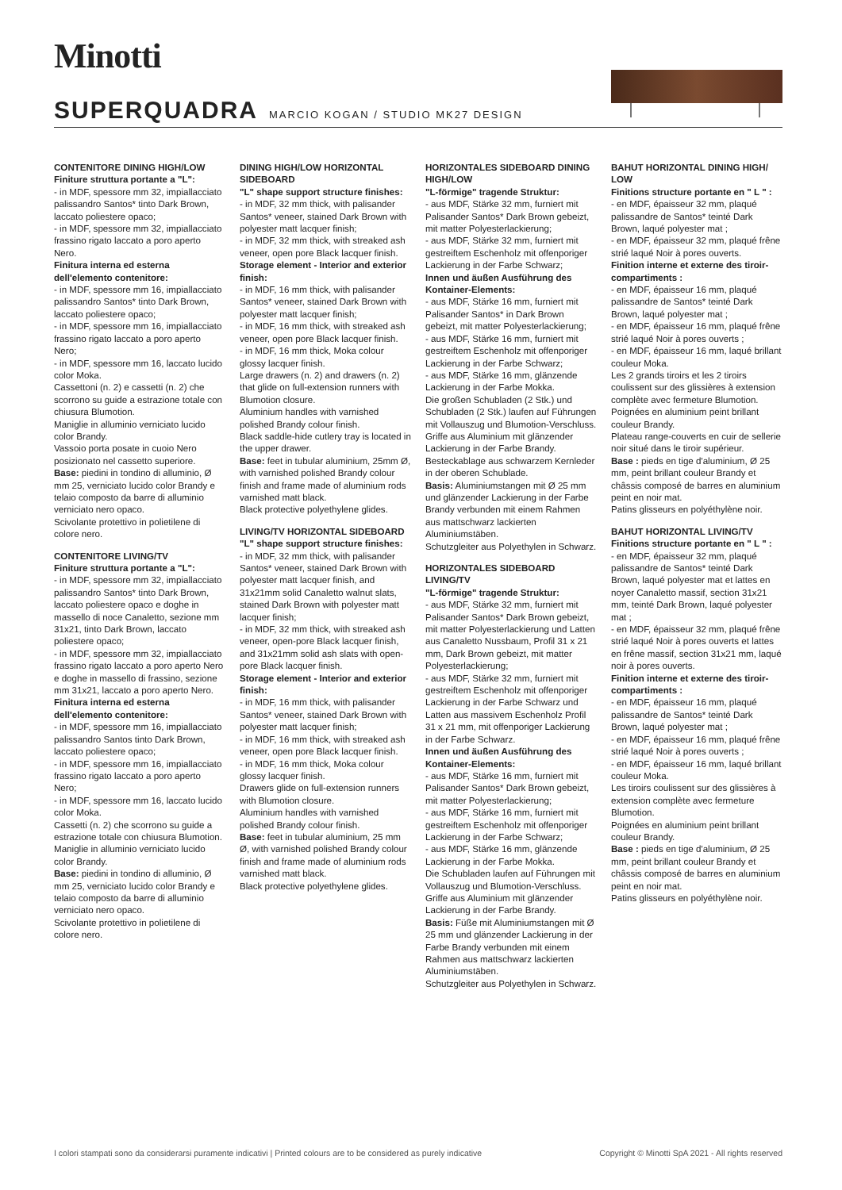Minotti
SUPERQUADRA MARCIO KOGAN / STUDIO MK27 DESIGN
CONTENITORE DINING HIGH/LOW
Finiture struttura portante a "L":
- in MDF, spessore mm 32, impiallacciato palissandro Santos* tinto Dark Brown, laccato poliestere opaco;
- in MDF, spessore mm 32, impiallacciato frassino rigato laccato a poro aperto Nero.
Finitura interna ed esterna dell'elemento contenitore:
- in MDF, spessore mm 16, impiallacciato palissandro Santos* tinto Dark Brown, laccato poliestere opaco;
- in MDF, spessore mm 16, impiallacciato frassino rigato laccato a poro aperto Nero;
- in MDF, spessore mm 16, laccato lucido color Moka.
Cassettoni (n. 2) e cassetti (n. 2) che scorrono su guide a estrazione totale con chiusura Blumotion.
Maniglie in alluminio verniciato lucido color Brandy.
Vassoio porta posate in cuoio Nero posizionato nel cassetto superiore.
Base: piedini in tondino di alluminio, Ø mm 25, verniciato lucido color Brandy e telaio composto da barre di alluminio verniciato nero opaco.
Scivolante protettivo in polietilene di colore nero.
CONTENITORE LIVING/TV
Finiture struttura portante a "L":
- in MDF, spessore mm 32, impiallacciato palissandro Santos* tinto Dark Brown, laccato poliestere opaco e doghe in massello di noce Canaletto, sezione mm 31x21, tinto Dark Brown, laccato poliestere opaco;
- in MDF, spessore mm 32, impiallacciato frassino rigato laccato a poro aperto Nero e doghe in massello di frassino, sezione mm 31x21, laccato a poro aperto Nero.
Finitura interna ed esterna dell'elemento contenitore:
- in MDF, spessore mm 16, impiallacciato palissandro Santos tinto Dark Brown, laccato poliestere opaco;
- in MDF, spessore mm 16, impiallacciato frassino rigato laccato a poro aperto Nero;
- in MDF, spessore mm 16, laccato lucido color Moka.
Cassetti (n. 2) che scorrono su guide a estrazione totale con chiusura Blumotion.
Maniglie in alluminio verniciato lucido color Brandy.
Base: piedini in tondino di alluminio, Ø mm 25, verniciato lucido color Brandy e telaio composto da barre di alluminio verniciato nero opaco.
Scivolante protettivo in polietilene di colore nero.
DINING HIGH/LOW HORIZONTAL SIDEBOARD
"L" shape support structure finishes:
- in MDF, 32 mm thick, with palisander Santos* veneer, stained Dark Brown with polyester matt lacquer finish;
- in MDF, 32 mm thick, with streaked ash veneer, open pore Black lacquer finish.
Storage element - Interior and exterior finish:
- in MDF, 16 mm thick, with palisander Santos* veneer, stained Dark Brown with polyester matt lacquer finish;
- in MDF, 16 mm thick, with streaked ash veneer, open pore Black lacquer finish.
- in MDF, 16 mm thick, Moka colour glossy lacquer finish.
Large drawers (n. 2) and drawers (n. 2) that glide on full-extension runners with Blumotion closure.
Aluminium handles with varnished polished Brandy colour finish.
Black saddle-hide cutlery tray is located in the upper drawer.
Base: feet in tubular aluminium, 25mm Ø, with varnished polished Brandy colour finish and frame made of aluminium rods varnished matt black.
Black protective polyethylene glides.
LIVING/TV HORIZONTAL SIDEBOARD
"L" shape support structure finishes:
- in MDF, 32 mm thick, with palisander Santos* veneer, stained Dark Brown with polyester matt lacquer finish, and 31x21mm solid Canaletto walnut slats, stained Dark Brown with polyester matt lacquer finish;
- in MDF, 32 mm thick, with streaked ash veneer, open-pore Black lacquer finish, and 31x21mm solid ash slats with open-pore Black lacquer finish.
Storage element - Interior and exterior finish:
- in MDF, 16 mm thick, with palisander Santos* veneer, stained Dark Brown with polyester matt lacquer finish;
- in MDF, 16 mm thick, with streaked ash veneer, open pore Black lacquer finish.
- in MDF, 16 mm thick, Moka colour glossy lacquer finish.
Drawers glide on full-extension runners with Blumotion closure.
Aluminium handles with varnished polished Brandy colour finish.
Base: feet in tubular aluminium, 25 mm Ø, with varnished polished Brandy colour finish and frame made of aluminium rods varnished matt black.
Black protective polyethylene glides.
HORIZONTALES SIDEBOARD DINING HIGH/LOW
"L-förmige" tragende Struktur:
- aus MDF, Stärke 32 mm, furniert mit Palisander Santos* Dark Brown gebeizt, mit matter Polyesterlackierung;
- aus MDF, Stärke 32 mm, furniert mit gestreiftem Eschenholz mit offenporiger Lackierung in der Farbe Schwarz;
Innen und äußen Ausführung des Kontainer-Elements:
- aus MDF, Stärke 16 mm, furniert mit Palisander Santos* in Dark Brown gebeizt, mit matter Polyesterlackierung;
- aus MDF, Stärke 16 mm, furniert mit gestreiftem Eschenholz mit offenporiger Lackierung in der Farbe Schwarz;
- aus MDF, Stärke 16 mm, glänzende Lackierung in der Farbe Mokka.
Die großen Schubladen (2 Stk.) und Schubladen (2 Stk.) laufen auf Führungen mit Vollauszug und Blumotion-Verschluss.
Griffe aus Aluminium mit glänzender Lackierung in der Farbe Brandy.
Besteckablage aus schwarzem Kernleder in der oberen Schublade.
Basis: Aluminiumstangen mit Ø 25 mm und glänzender Lackierung in der Farbe Brandy verbunden mit einem Rahmen aus mattschwarz lackierten Aluminiumstäben.
Schutzgleiter aus Polyethylen in Schwarz.
HORIZONTALES SIDEBOARD LIVING/TV
"L-förmige" tragende Struktur:
- aus MDF, Stärke 32 mm, furniert mit Palisander Santos* Dark Brown gebeizt, mit matter Polyesterlackierung und Latten aus Canaletto Nussbaum, Profil 31 x 21 mm, Dark Brown gebeizt, mit matter Polyesterlackierung;
- aus MDF, Stärke 32 mm, furniert mit gestreiftem Eschenholz mit offenporiger Lackierung in der Farbe Schwarz und Latten aus massivem Eschenholz Profil 31 x 21 mm, mit offenporiger Lackierung in der Farbe Schwarz.
Innen und äußen Ausführung des Kontainer-Elements:
- aus MDF, Stärke 16 mm, furniert mit Palisander Santos* Dark Brown gebeizt, mit matter Polyesterlackierung;
- aus MDF, Stärke 16 mm, furniert mit gestreiftem Eschenholz mit offenporiger Lackierung in der Farbe Schwarz;
- aus MDF, Stärke 16 mm, glänzende Lackierung in der Farbe Mokka.
Die Schubladen laufen auf Führungen mit Vollauszug und Blumotion-Verschluss.
Griffe aus Aluminium mit glänzender Lackierung in der Farbe Brandy.
Basis: Füße mit Aluminiumstangen mit Ø 25 mm und glänzender Lackierung in der Farbe Brandy verbunden mit einem Rahmen aus mattschwarz lackierten Aluminiumstäben.
Schutzgleiter aus Polyethylen in Schwarz.
BAHUT HORIZONTAL DINING HIGH/ LOW
Finitions structure portante en " L " :
- en MDF, épaisseur 32 mm, plaqué palissandre de Santos* teinté Dark Brown, laqué polyester mat ;
- en MDF, épaisseur 32 mm, plaqué frêne strié laqué Noir à pores ouverts.
Finition interne et externe des tiroir-compartiments :
- en MDF, épaisseur 16 mm, plaqué palissandre de Santos* teinté Dark Brown, laqué polyester mat ;
- en MDF, épaisseur 16 mm, plaqué frêne strié laqué Noir à pores ouverts ;
- en MDF, épaisseur 16 mm, laqué brillant couleur Moka.
Les 2 grands tiroirs et les 2 tiroirs coulissent sur des glissières à extension complète avec fermeture Blumotion.
Poignées en aluminium peint brillant couleur Brandy.
Plateau range-couverts en cuir de sellerie noir situé dans le tiroir supérieur.
Base : pieds en tige d'aluminium, Ø 25 mm, peint brillant couleur Brandy et châssis composé de barres en aluminium peint en noir mat.
Patins glisseurs en polyéthylène noir.
BAHUT HORIZONTAL LIVING/TV
Finitions structure portante en " L " :
- en MDF, épaisseur 32 mm, plaqué palissandre de Santos* teinté Dark Brown, laqué polyester mat et lattes en noyer Canaletto massif, section 31x21 mm, teinté Dark Brown, laqué polyester mat ;
- en MDF, épaisseur 32 mm, plaqué frêne strié laqué Noir à pores ouverts et lattes en frêne massif, section 31x21 mm, laqué noir à pores ouverts.
Finition interne et externe des tiroir-compartiments :
- en MDF, épaisseur 16 mm, plaqué palissandre de Santos* teinté Dark Brown, laqué polyester mat ;
- en MDF, épaisseur 16 mm, plaqué frêne strié laqué Noir à pores ouverts ;
- en MDF, épaisseur 16 mm, laqué brillant couleur Moka.
Les tiroirs coulissent sur des glissières à extension complète avec fermeture Blumotion.
Poignées en aluminium peint brillant couleur Brandy.
Base : pieds en tige d'aluminium, Ø 25 mm, peint brillant couleur Brandy et châssis composé de barres en aluminium peint en noir mat.
Patins glisseurs en polyéthylène noir.
I colori stampati sono da considerarsi puramente indicativi | Printed colours are to be considered as purely indicative Copyright © Minotti SpA 2021 - All rights reserved